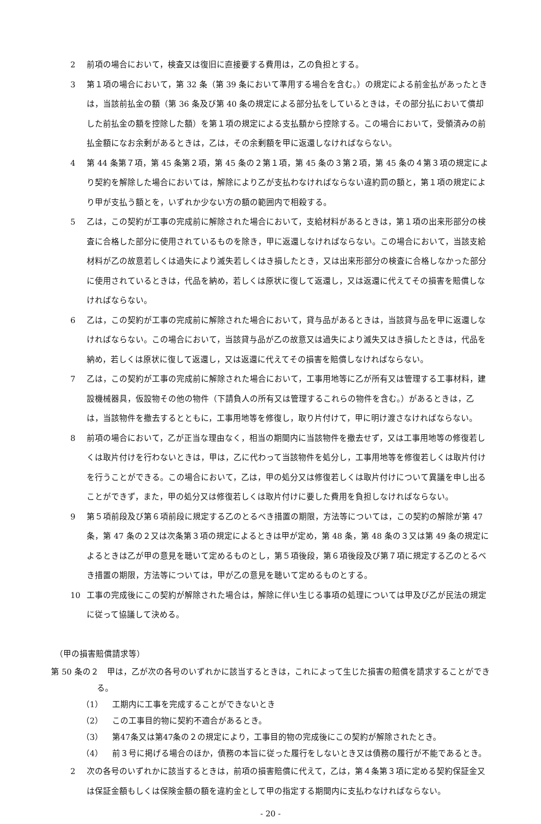2 前項の場合において，検査又は復旧に直接要する費用は，乙の負担とする。
3 第１項の場合において，第 32 条（第 39 条において準用する場合を含む。）の規定による前金払があったときは，当該前払金の額（第 36 条及び第 40 条の規定による部分払をしているときは，その部分払において償却した前払金の額を控除した額）を第１項の規定による支払額から控除する。この場合において，受領済みの前払金額になお余剰があるときは，乙は，その余剰額を甲に返還しなければならない。
4 第 44 条第７項，第 45 条第２項，第 45 条の２第１項，第 45 条の３第２項，第 45 条の４第３項の規定により契約を解除した場合においては，解除により乙が支払わなければならない違約罰の額と，第１項の規定により甲が支払う額とを，いずれか少ない方の額の範囲内で相殺する。
5 乙は，この契約が工事の完成前に解除された場合において，支給材料があるときは，第１項の出来形部分の検査に合格した部分に使用されているものを除き，甲に返還しなければならない。この場合において，当該支給材料が乙の故意若しくは過失により滅失若しくはき損したとき，又は出来形部分の検査に合格しなかった部分に使用されているときは，代品を納め，若しくは原状に復して返還し，又は返還に代えてその損害を賠償しなければならない。
6 乙は，この契約が工事の完成前に解除された場合において，貸与品があるときは，当該貸与品を甲に返還しなければならない。この場合において，当該貸与品が乙の故意又は過失により滅失又はき損したときは，代品を納め，若しくは原状に復して返還し，又は返還に代えてその損害を賠償しなければならない。
7 乙は，この契約が工事の完成前に解除された場合において，工事用地等に乙が所有又は管理する工事材料，建設機械器具，仮設物その他の物件（下請負人の所有又は管理するこれらの物件を含む。）があるときは，乙は，当該物件を撤去するとともに，工事用地等を修復し，取り片付けて，甲に明け渡さなければならない。
8 前項の場合において，乙が正当な理由なく，相当の期間内に当該物件を撤去せず，又は工事用地等の修復若しくは取片付けを行わないときは，甲は，乙に代わって当該物件を処分し，工事用地等を修復若しくは取片付けを行うことができる。この場合において，乙は，甲の処分又は修復若しくは取片付けについて異議を申し出ることができず，また，甲の処分又は修復若しくは取片付けに要した費用を負担しなければならない。
9 第５項前段及び第６項前段に規定する乙のとるべき措置の期限，方法等については，この契約の解除が第 47 条，第 47 条の２又は次条第３項の規定によるときは甲が定め，第 48 条，第 48 条の３又は第 49 条の規定によるときは乙が甲の意見を聴いて定めるものとし，第５項後段，第６項後段及び第７項に規定する乙のとるべき措置の期限，方法等については，甲が乙の意見を聴いて定めるものとする。
10 工事の完成後にこの契約が解除された場合は，解除に伴い生じる事項の処理については甲及び乙が民法の規定に従って協議して決める。
（甲の損害賠償請求等）
第 50 条の２　甲は，乙が次の各号のいずれかに該当するときは，これによって生じた損害の賠償を請求することができる。
（1） 工期内に工事を完成することができないとき
（2） この工事目的物に契約不適合があるとき。
（3） 第47条又は第47条の２の規定により，工事目的物の完成後にこの契約が解除されたとき。
（4） 前３号に掲げる場合のほか，債務の本旨に従った履行をしないとき又は債務の履行が不能であるとき。
2 次の各号のいずれかに該当するときは，前項の損害賠償に代えて，乙は，第４条第３項に定める契約保証金又は保証金額もしくは保険金額の額を違約金として甲の指定する期間内に支払わなければならない。
- 20 -